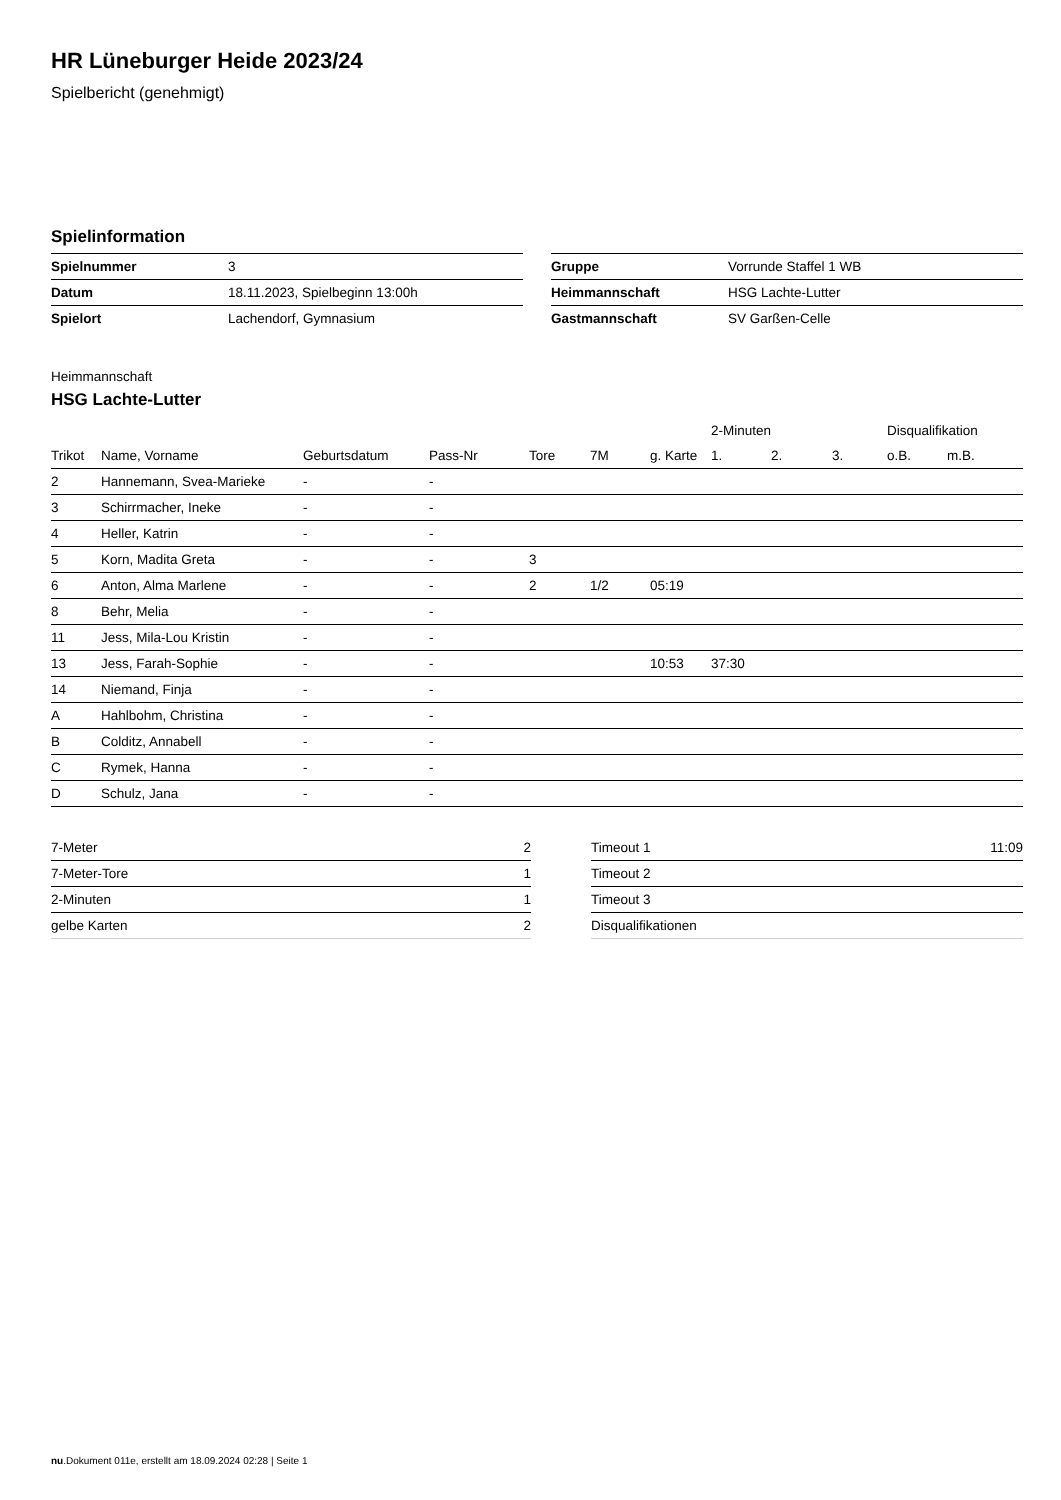HR Lüneburger Heide 2023/24
Spielbericht (genehmigt)
Spielinformation
| Spielnummer | 3 |
| Datum | 18.11.2023, Spielbeginn 13:00h |
| Spielort | Lachendorf, Gymnasium |
| Gruppe | Vorrunde Staffel 1 WB |
| Heimmannschaft | HSG Lachte-Lutter |
| Gastmannschaft | SV Garßen-Celle |
Heimmannschaft
HSG Lachte-Lutter
| | | | | | | | 2-Minuten | | | Disqualifikation | |
| --- | --- | --- | --- | --- | --- | --- | --- | --- | --- | --- | --- |
| Trikot | Name, Vorname | Geburtsdatum | Pass-Nr | Tore | 7M | g. Karte | 1. | 2. | 3. | o.B. | m.B. |
| 2 | Hannemann, Svea-Marieke | - | - | | | | | | | | |
| 3 | Schirrmacher, Ineke | - | - | | | | | | | | |
| 4 | Heller, Katrin | - | - | | | | | | | | |
| 5 | Korn, Madita Greta | - | - | 3 | | | | | | | |
| 6 | Anton, Alma Marlene | - | - | 2 | 1/2 | 05:19 | | | | | |
| 8 | Behr, Melia | - | - | | | | | | | | |
| 11 | Jess, Mila-Lou Kristin | - | - | | | | | | | | |
| 13 | Jess, Farah-Sophie | - | - | | | 10:53 | 37:30 | | | | |
| 14 | Niemand, Finja | - | - | | | | | | | | |
| A | Hahlbohm, Christina | - | - | | | | | | | | |
| B | Colditz, Annabell | - | - | | | | | | | | |
| C | Rymek, Hanna | - | - | | | | | | | | |
| D | Schulz, Jana | - | - | | | | | | | | |
| 7-Meter | 2 |
| 7-Meter-Tore | 1 |
| 2-Minuten | 1 |
| gelbe Karten | 2 |
| Timeout 1 | 11:09 |
| Timeout 2 | |
| Timeout 3 | |
| Disqualifikationen | |
nu.Dokument 011e, erstellt am 18.09.2024 02:28 | Seite 1